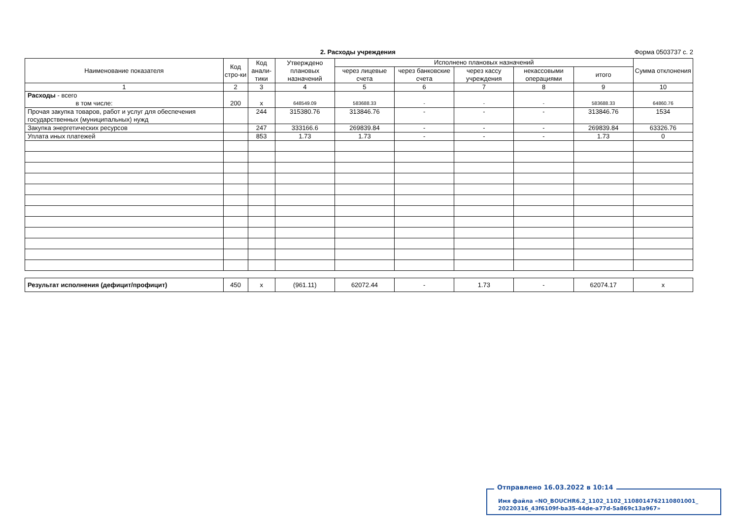2. Расходы учреждения Форма 0503737 с. 2
| Наименование показателя | Код стро-ки | Код анали-тики | Утверждено плановых назначений | Исполнено плановых назначений | | | | | Сумма отклонения |
| --- | --- | --- | --- | --- | --- | --- | --- | --- | --- |
| | | | | через лицевые счета | через банковские счета | через кассу учреждения | некассовыми операциями | итого | |
| 1 | 2 | 3 | 4 | 5 | 6 | 7 | 8 | 9 | 10 |
| Расходы - всего в том числе: | 200 | x | 648549.09 | 583688.33 | - | - | - | 583688.33 | 64860.76 |
| Прочая закупка товаров, работ и услуг для обеспечения государственных (муниципальных) нужд | | 244 | 315380.76 | 313846.76 | - | - | - | 313846.76 | 1534 |
| Закупка энергетических ресурсов | | 247 | 333166.6 | 269839.84 | - | - | - | 269839.84 | 63326.76 |
| Уплата иных платежей | | 853 | 1.73 | 1.73 | - | - | - | 1.73 | 0 |
| Результат исполнения (дефицит/профицит) | 450 | x | (961.11) | 62072.44 | - | 1.73 | - | 62074.17 | x |
Отправлено 16.03.2022 в 10:14
Имя файла «NO_BOUCHR6.2_1102_1102_1108014762110801001_
20220316_43f6109f-ba35-44de-a77d-5a869c13a967»